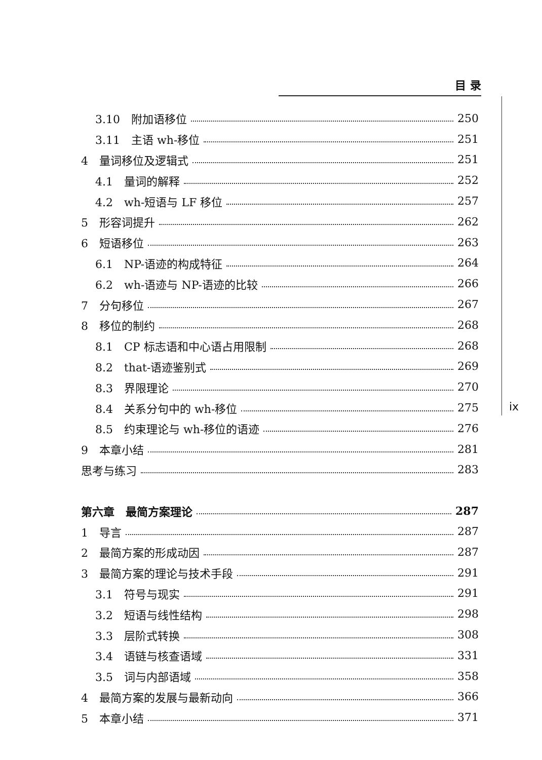目 录
ix
3.10　附加语移位 250
3.11　主语 wh-移位 251
4　量词移位及逻辑式 251
4.1　量词的解释 252
4.2　wh-短语与 LF 移位 257
5　形容词提升 262
6　短语移位 263
6.1　NP-语迹的构成特征 264
6.2　wh-语迹与 NP-语迹的比较 266
7　分句移位 267
8　移位的制约 268
8.1　CP 标志语和中心语占用限制 268
8.2　that-语迹鉴别式 269
8.3　界限理论 270
8.4　关系分句中的 wh-移位 275
8.5　约束理论与 wh-移位的语迹 276
9　本章小结 281
思考与练习 283
第六章　最简方案理论 287
1　导言 287
2　最简方案的形成动因 287
3　最简方案的理论与技术手段 291
3.1　符号与现实 291
3.2　短语与线性结构 298
3.3　层阶式转换 308
3.4　语链与核查语域 331
3.5　词与内部语域 358
4　最简方案的发展与最新动向 366
5　本章小结 371